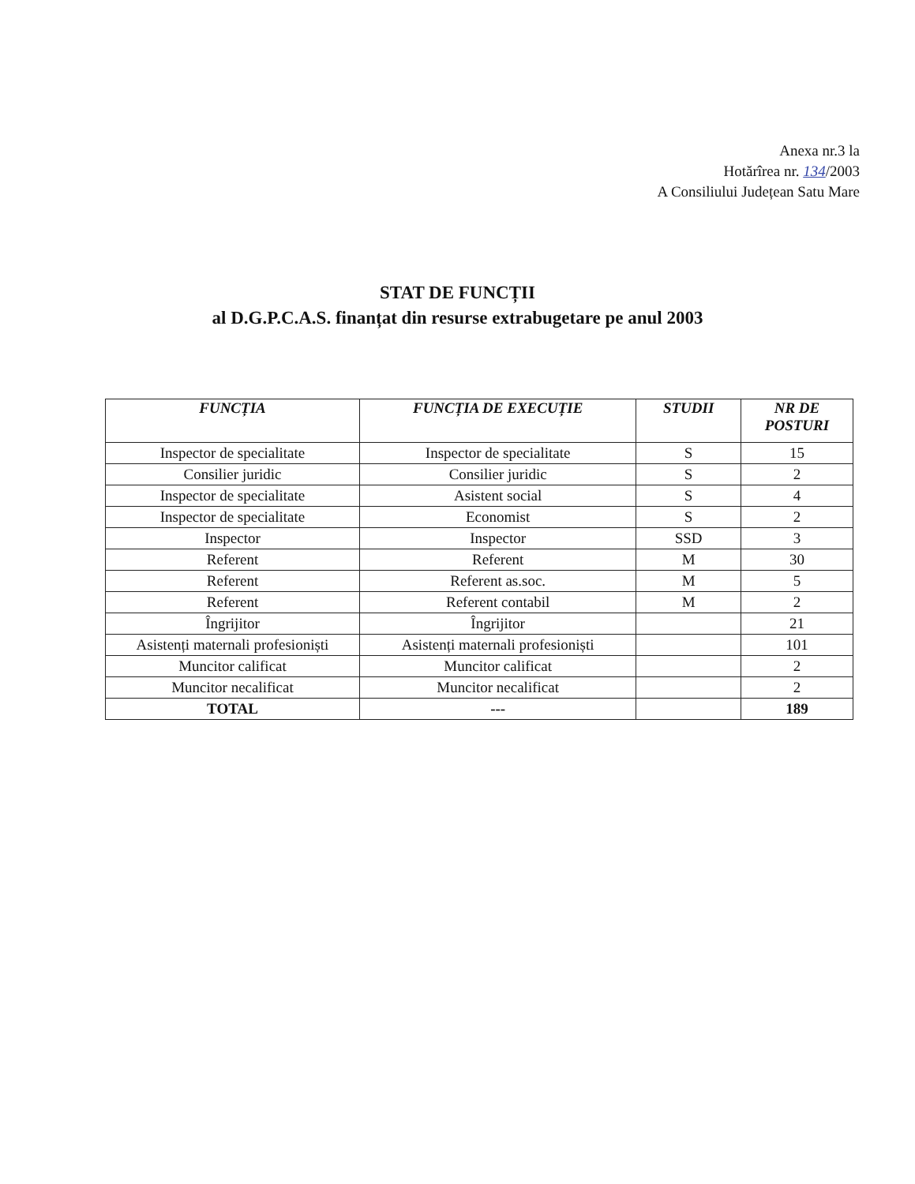Anexa nr.3 la
Hotărîrea nr. 134/2003
A Consiliului Județean Satu Mare
STAT DE FUNCȚII
al D.G.P.C.A.S. finanțat din resurse extrabugetare pe anul 2003
| FUNCȚIA | FUNCȚIA DE EXECUȚIE | STUDII | NR DE POSTURI |
| --- | --- | --- | --- |
| Inspector de specialitate | Inspector de specialitate | S | 15 |
| Consilier juridic | Consilier juridic | S | 2 |
| Inspector de specialitate | Asistent social | S | 4 |
| Inspector de specialitate | Economist | S | 2 |
| Inspector | Inspector | SSD | 3 |
| Referent | Referent | M | 30 |
| Referent | Referent as.soc. | M | 5 |
| Referent | Referent contabil | M | 2 |
| Îngrijitor | Îngrijitor | | 21 |
| Asistenți maternali profesioniști | Asistenți maternali profesioniști | | 101 |
| Muncitor calificat | Muncitor calificat | | 2 |
| Muncitor necalificat | Muncitor necalificat | | 2 |
| TOTAL | --- | | 189 |